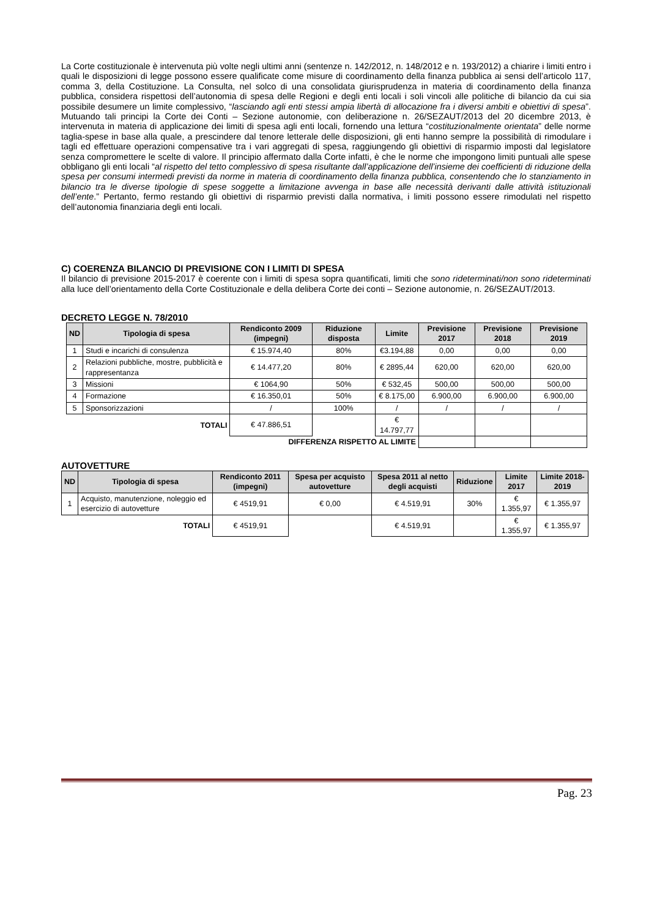La Corte costituzionale è intervenuta più volte negli ultimi anni (sentenze n. 142/2012, n. 148/2012 e n. 193/2012) a chiarire i limiti entro i quali le disposizioni di legge possono essere qualificate come misure di coordinamento della finanza pubblica ai sensi dell’articolo 117, comma 3, della Costituzione. La Consulta, nel solco di una consolidata giurisprudenza in materia di coordinamento della finanza pubblica, considera rispettosi dell’autonomia di spesa delle Regioni e degli enti locali i soli vincoli alle politiche di bilancio da cui sia possibile desumere un limite complessivo, “lasciando agli enti stessi ampia libertà di allocazione fra i diversi ambiti e obiettivi di spesa”. Mutuando tali principi la Corte dei Conti – Sezione autonomie, con deliberazione n. 26/SEZAUT/2013 del 20 dicembre 2013, è intervenuta in materia di applicazione dei limiti di spesa agli enti locali, fornendo una lettura “costituzionalmente orientata” delle norme taglia-spese in base alla quale, a prescindere dal tenore letterale delle disposizioni, gli enti hanno sempre la possibilità di rimodulare i tagli ed effettuare operazioni compensative tra i vari aggregati di spesa, raggiungendo gli obiettivi di risparmio imposti dal legislatore senza compromettere le scelte di valore. Il principio affermato dalla Corte infatti, è che le norme che impongono limiti puntuali alle spese obbligano gli enti locali “al rispetto del tetto complessivo di spesa risultante dall’applicazione dell’insieme dei coefficienti di riduzione della spesa per consumi intermedi previsti da norme in materia di coordinamento della finanza pubblica, consentendo che lo stanziamento in bilancio tra le diverse tipologie di spese soggette a limitazione avvenga in base alle necessità derivanti dalle attività istituzionali dell’ente.” Pertanto, fermo restando gli obiettivi di risparmio previsti dalla normativa, i limiti possono essere rimodulati nel rispetto dell’autonomia finanziaria degli enti locali.
C) COERENZA BILANCIO DI PREVISIONE CON I LIMITI DI SPESA
Il bilancio di previsione 2015-2017 è coerente con i limiti di spesa sopra quantificati, limiti che sono rideterminati/non sono rideterminati alla luce dell’orientamento della Corte Costituzionale e della delibera Corte dei conti – Sezione autonomie, n. 26/SEZAUT/2013.
DECRETO LEGGE N. 78/2010
| ND | Tipologia di spesa | Rendiconto 2009 (impegni) | Riduzione disposta | Limite | Previsione 2017 | Previsione 2018 | Previsione 2019 |
| --- | --- | --- | --- | --- | --- | --- | --- |
| 1 | Studi e incarichi di consulenza | € 15.974,40 | 80% | €3.194,88 | 0,00 | 0,00 | 0,00 |
| 2 | Relazioni pubbliche, mostre, pubblicità e rappresentanza | € 14.477,20 | 80% | € 2895,44 | 620,00 | 620,00 | 620,00 |
| 3 | Missioni | € 1064,90 | 50% | € 532,45 | 500,00 | 500,00 | 500,00 |
| 4 | Formazione | € 16.350,01 | 50% | € 8.175,00 | 6.900,00 | 6.900,00 | 6.900,00 |
| 5 | Sponsorizzazioni | / | 100% | / | / | / | / |
| TOTALI | | € 47.886,51 | | € 14.797,77 | | | |
| DIFFERENZA RISPETTO AL LIMITE | | | | | | | |
AUTOVETTURE
| ND | Tipologia di spesa | Rendiconto 2011 (impegni) | Spesa per acquisto autovetture | Spesa 2011 al netto degli acquisti | Riduzione | Limite 2017 | Limite 2018-2019 |
| --- | --- | --- | --- | --- | --- | --- | --- |
| 1 | Acquisto, manutenzione, noleggio ed esercizio di autovetture | € 4519,91 | € 0,00 | € 4.519,91 | 30% | € 1.355,97 | € 1.355,97 |
| TOTALI | | € 4519,91 | | € 4.519,91 | | € 1.355,97 | € 1.355,97 |
Pag. 23